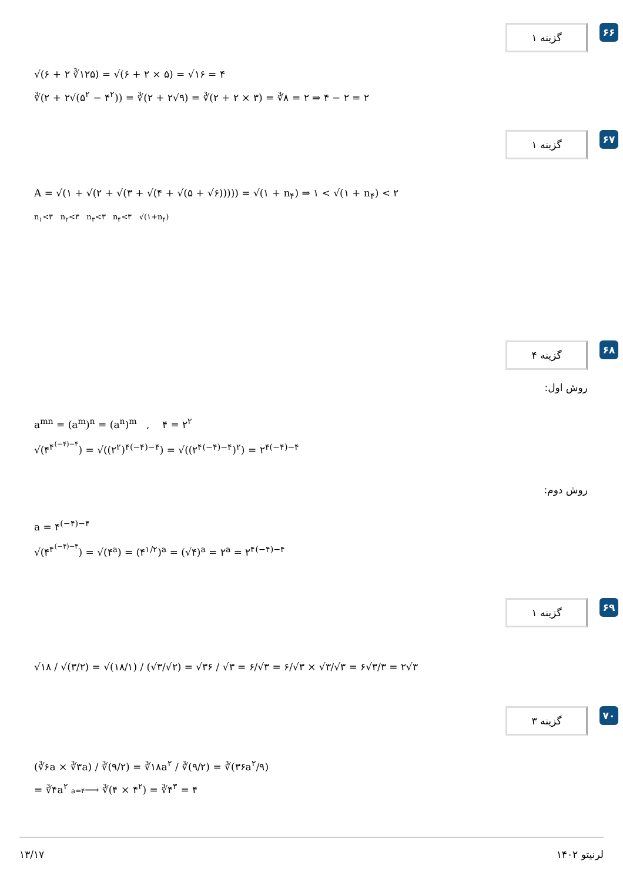۶۶ گزینه ۱
√(۶ + ۲ ∛۱۲۵) = √(۶ + ۲ × ۵) = √۱۶ = ۴
∛(۲ + ۲√(۵<sup>۲</sup> − ۴<sup>۲</sup>)) = ∛(۲ + ۲√۹) = ∛(۲ + ۲ × ۳) = ∛۸ = ۲ ⇒ ۴ − ۲ = ۲
۶۷ گزینه ۱
A = √(۱ + √(۲ + √(۳ + √(۴ + √(۵ + √۶))))) = √(۱ + n<sub>۴</sub>) ⇒ ۱ < √(۱ + n<sub>۴</sub>) < ۲
n<sub>۱</sub><۳ n<sub>۲</sub><۳ n<sub>۳</sub><۳ n<sub>۴</sub><۳ √(۱+n<sub>۴</sub>)
۶۸ گزینه ۴
روش اول:
a<sup>mn</sup> = (a<sup>m</sup>)<sup>n</sup> = (a<sup>n</sup>)<sup>m</sup> , ۴ = ۲<sup>۲</sup>
√(۴<sup>۴<sup>(−۴)−۴</sup></sup>) = √((۲<sup>۲</sup>)<sup>۴(−۴)−۴</sup>) = √((۲<sup>۴(−۴)−۴</sup>)<sup>۲</sup>) = ۲<sup>۴(−۴)−۴</sup>
روش دوم:
a = ۴<sup>(−۴)−۴</sup>
√(۴<sup>۴<sup>(−۴)−۴</sup></sup>) = √(۴<sup>a</sup>) = (۴<sup>۱/۲</sup>)<sup>a</sup> = (√۴)<sup>a</sup> = ۲<sup>a</sup> = ۲<sup>۴(−۴)−۴</sup>
۶۹ گزینه ۱
√۱۸ / √(۳/۲) = √(۱۸/۱) / (√۳/√۲) = √۳۶ / √۳ = ۶/√۳ = ۶/√۳ × √۳/√۳ = ۶√۳/۳ = ۲√۳
۷۰ گزینه ۳
(∛۶a × ∛۳a) / ∛(۹/۲) = ∛۱۸a<sup>۲</sup> / ∛(۹/۲) = ∛(۳۶a<sup>۲</sup>/۹)
= ∛۴a<sup>۲</sup> a=۴⟶ ∛(۴ × ۴<sup>۲</sup>) = ∛۴<sup>۳</sup> = ۴
۱۳/۱۷ لرنیتو ۱۴۰۲